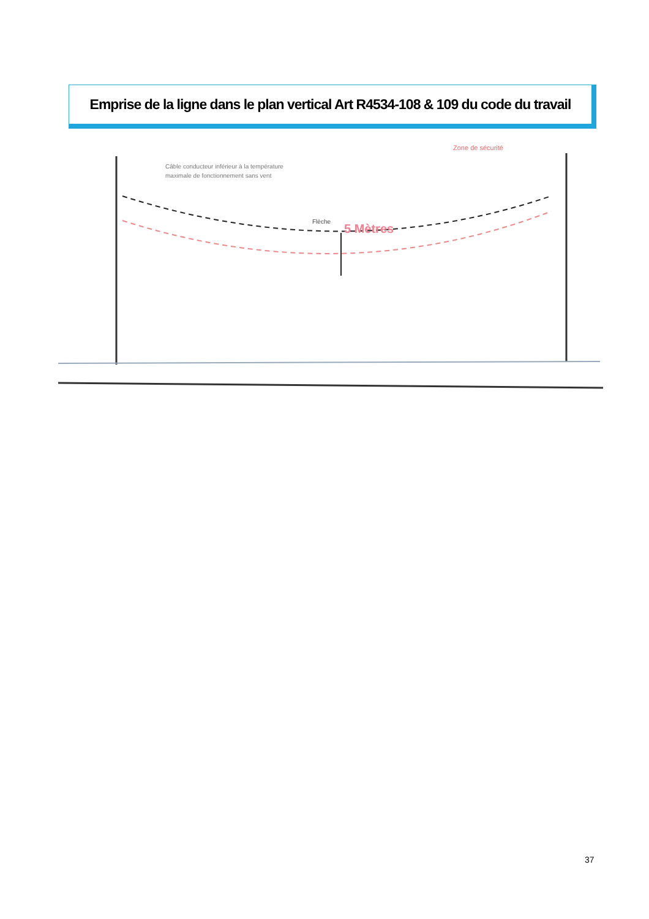Emprise de la ligne dans le plan vertical Art R4534-108 & 109 du code du travail
Câble conducteur inférieur à la température
maximale de fonctionnement sans vent
Zone de sécurité
Flèche
5 Mètres
37